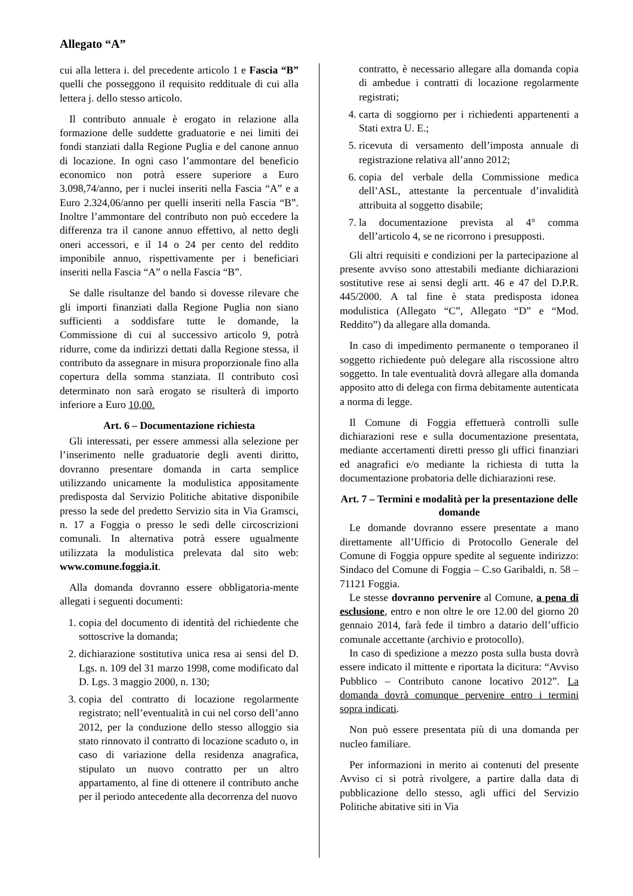Allegato “A”
cui alla lettera i. del precedente articolo 1 e Fascia “B” quelli che posseggono il requisito reddituale di cui alla lettera j. dello stesso articolo.
Il contributo annuale è erogato in relazione alla formazione delle suddette graduatorie e nei limiti dei fondi stanziati dalla Regione Puglia e del canone annuo di locazione. In ogni caso l’ammontare del beneficio economico non potrà essere superiore a Euro 3.098,74/anno, per i nuclei inseriti nella Fascia “A” e a Euro 2.324,06/anno per quelli inseriti nella Fascia “B”. Inoltre l’ammontare del contributo non può eccedere la differenza tra il canone annuo effettivo, al netto degli oneri accessori, e il 14 o 24 per cento del reddito imponibile annuo, rispettivamente per i beneficiari inseriti nella Fascia “A” o nella Fascia “B”.
Se dalle risultanze del bando si dovesse rilevare che gli importi finanziati dalla Regione Puglia non siano sufficienti a soddisfare tutte le domande, la Commissione di cui al successivo articolo 9, potrà ridurre, come da indirizzi dettati dalla Regione stessa, il contributo da assegnare in misura proporzionale fino alla copertura della somma stanziata. Il contributo così determinato non sarà erogato se risulterà di importo inferiore a Euro 10,00.
Art. 6 – Documentazione richiesta
Gli interessati, per essere ammessi alla selezione per l’inserimento nelle graduatorie degli aventi diritto, dovranno presentare domanda in carta semplice utilizzando unicamente la modulistica appositamente predisposta dal Servizio Politiche abitative disponibile presso la sede del predetto Servizio sita in Via Gramsci, n. 17 a Foggia o presso le sedi delle circoscrizioni comunali. In alternativa potrà essere ugualmente utilizzata la modulistica prelevata dal sito web: www.comune.foggia.it.
Alla domanda dovranno essere obbligatoria-mente allegati i seguenti documenti:
1. copia del documento di identità del richiedente che sottoscrive la domanda;
2. dichiarazione sostitutiva unica resa ai sensi del D. Lgs. n. 109 del 31 marzo 1998, come modificato dal D. Lgs. 3 maggio 2000, n. 130;
3. copia del contratto di locazione regolarmente registrato; nell’eventualità in cui nel corso dell’anno 2012, per la conduzione dello stesso alloggio sia stato rinnovato il contratto di locazione scaduto o, in caso di variazione della residenza anagrafica, stipulato un nuovo contratto per un altro appartamento, al fine di ottenere il contributo anche per il periodo antecedente alla decorrenza del nuovo
contratto, è necessario allegare alla domanda copia di ambedue i contratti di locazione regolarmente registrati;
4. carta di soggiorno per i richiedenti appartenenti a Stati extra U. E.;
5. ricevuta di versamento dell’imposta annuale di registrazione relativa all’anno 2012;
6. copia del verbale della Commissione medica dell’ASL, attestante la percentuale d’invalidità attribuita al soggetto disabile;
7. la documentazione prevista al 4° comma dell’articolo 4, se ne ricorrono i presupposti.
Gli altri requisiti e condizioni per la partecipazione al presente avviso sono attestabili mediante dichiarazioni sostitutive rese ai sensi degli artt. 46 e 47 del D.P.R. 445/2000. A tal fine è stata predisposta idonea modulistica (Allegato “C”, Allegato “D” e “Mod. Reddito”) da allegare alla domanda.
In caso di impedimento permanente o temporaneo il soggetto richiedente può delegare alla riscossione altro soggetto. In tale eventualità dovrà allegare alla domanda apposito atto di delega con firma debitamente autenticata a norma di legge.
Il Comune di Foggia effettuerà controlli sulle dichiarazioni rese e sulla documentazione presentata, mediante accertamenti diretti presso gli uffici finanziari ed anagrafici e/o mediante la richiesta di tutta la documentazione probatoria delle dichiarazioni rese.
Art. 7 – Termini e modalità per la presentazione delle domande
Le domande dovranno essere presentate a mano direttamente all’Ufficio di Protocollo Generale del Comune di Foggia oppure spedite al seguente indirizzo: Sindaco del Comune di Foggia – C.so Garibaldi, n. 58 – 71121 Foggia.
Le stesse dovranno pervenire al Comune, a pena di esclusione, entro e non oltre le ore 12.00 del giorno 20 gennaio 2014, farà fede il timbro a datario dell’ufficio comunale accettante (archivio e protocollo).
In caso di spedizione a mezzo posta sulla busta dovrà essere indicato il mittente e riportata la dicitura: “Avviso Pubblico – Contributo canone locativo 2012”. La domanda dovrà comunque pervenire entro i termini sopra indicati.
Non può essere presentata più di una domanda per nucleo familiare.
Per informazioni in merito ai contenuti del presente Avviso ci si potrà rivolgere, a partire dalla data di pubblicazione dello stesso, agli uffici del Servizio Politiche abitative siti in Via